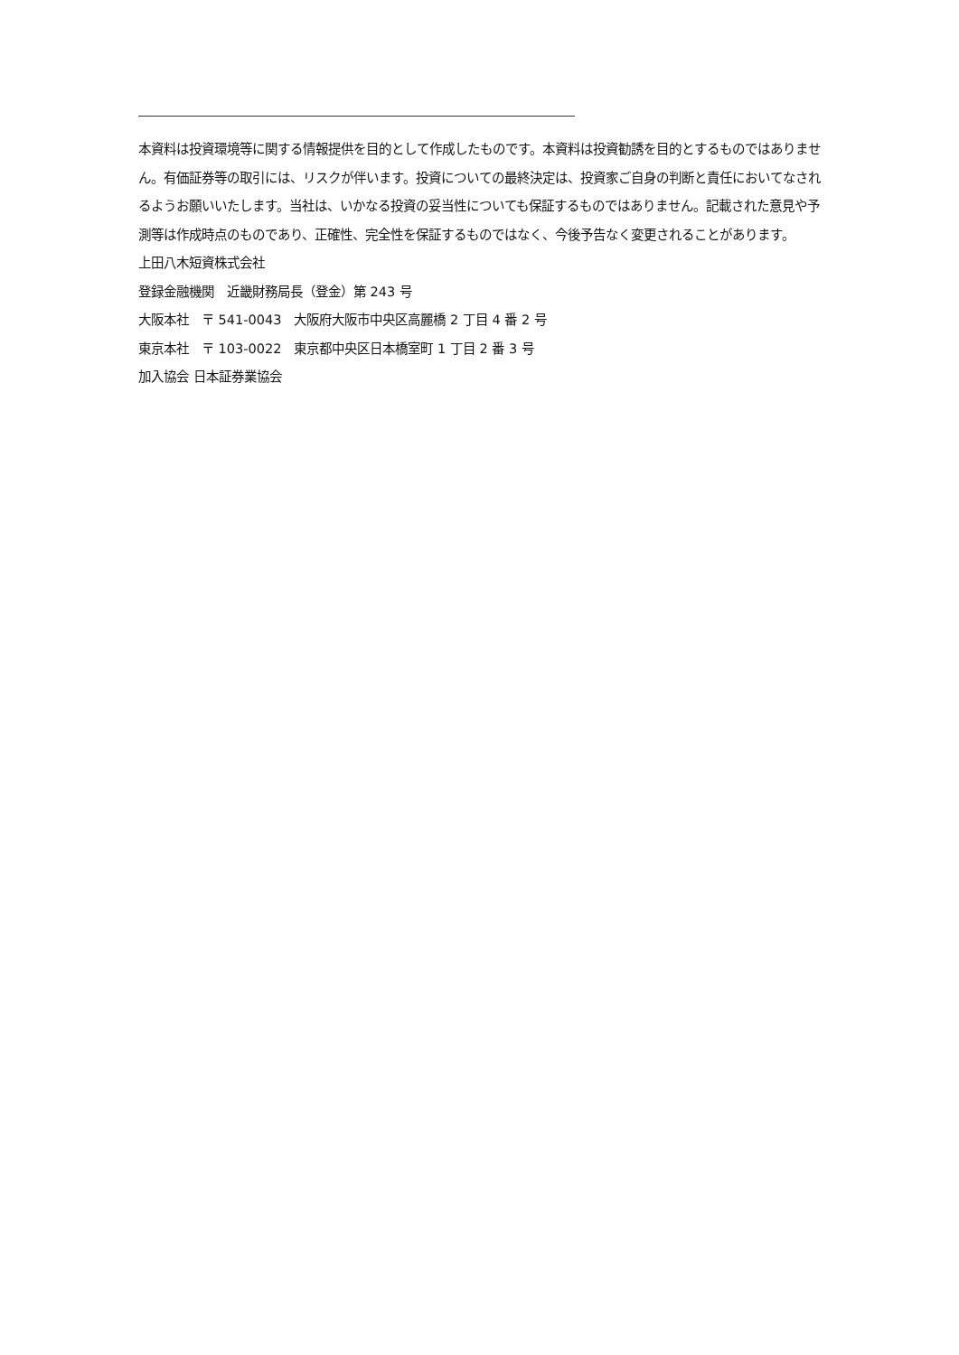本資料は投資環境等に関する情報提供を目的として作成したものです。本資料は投資勧誘を目的とするものではありません。有価証券等の取引には、リスクが伴います。投資についての最終決定は、投資家ご自身の判断と責任においてなされるようお願いいたします。当社は、いかなる投資の妥当性についても保証するものではありません。記載された意見や予測等は作成時点のものであり、正確性、完全性を保証するものではなく、今後予告なく変更されることがあります。
上田八木短資株式会社
登録金融機関　近畿財務局長（登金）第 243 号
大阪本社　〒 541-0043　大阪府大阪市中央区高麗橋 2 丁目 4 番 2 号
東京本社　〒 103-0022　東京都中央区日本橋室町 1 丁目 2 番 3 号
加入協会 日本証券業協会